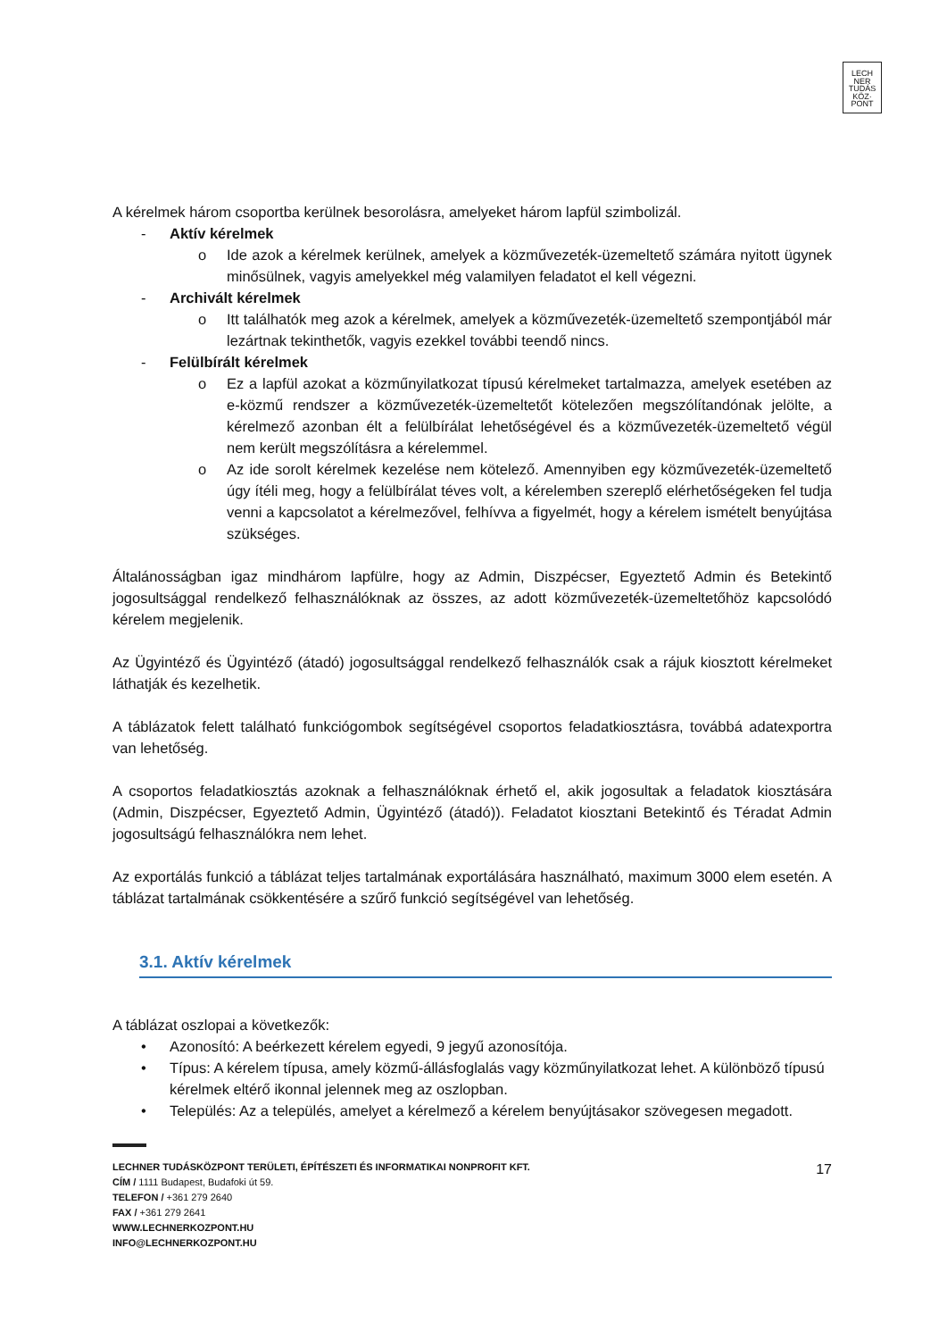LECH
NER
TUDÁS
KÖZ·
PONT
A kérelmek három csoportba kerülnek besorolásra, amelyeket három lapfül szimbolizál.
- Aktív kérelmek
o Ide azok a kérelmek kerülnek, amelyek a közművezeték-üzemeltető számára nyitott ügynek minősülnek, vagyis amelyekkel még valamilyen feladatot el kell végezni.
- Archivált kérelmek
o Itt találhatók meg azok a kérelmek, amelyek a közművezeték-üzemeltető szempontjából már lezártnak tekinthetők, vagyis ezekkel további teendő nincs.
- Felülbírált kérelmek
o Ez a lapfül azokat a közműnyilatkozat típusú kérelmeket tartalmazza, amelyek esetében az e-közmű rendszer a közművezeték-üzemeltetőt kötelezően megszólítandónak jelölte, a kérelmező azonban élt a felülbírálat lehetőségével és a közművezeték-üzemeltető végül nem került megszólításra a kérelemmel.
o Az ide sorolt kérelmek kezelése nem kötelező. Amennyiben egy közművezeték-üzemeltető úgy ítéli meg, hogy a felülbírálat téves volt, a kérelemben szereplő elérhetőségeken fel tudja venni a kapcsolatot a kérelmezővel, felhívva a figyelmét, hogy a kérelem ismételt benyújtása szükséges.
Általánosságban igaz mindhárom lapfülre, hogy az Admin, Diszpécser, Egyeztető Admin és Betekintő jogosultsággal rendelkező felhasználóknak az összes, az adott közművezeték-üzemeltetőhöz kapcsolódó kérelem megjelenik.
Az Ügyintéző és Ügyintéző (átadó) jogosultsággal rendelkező felhasználók csak a rájuk kiosztott kérelmeket láthatják és kezelhetik.
A táblázatok felett található funkciógombok segítségével csoportos feladatkiosztásra, továbbá adatexportra van lehetőség.
A csoportos feladatkiosztás azoknak a felhasználóknak érhető el, akik jogosultak a feladatok kiosztására (Admin, Diszpécser, Egyeztető Admin, Ügyintéző (átadó)). Feladatot kiosztani Betekintő és Téradat Admin jogosultságú felhasználókra nem lehet.
Az exportálás funkció a táblázat teljes tartalmának exportálására használható, maximum 3000 elem esetén. A táblázat tartalmának csökkentésére a szűrő funkció segítségével van lehetőség.
3.1. Aktív kérelmek
A táblázat oszlopai a következők:
• Azonosító: A beérkezett kérelem egyedi, 9 jegyű azonosítója.
• Típus: A kérelem típusa, amely közmű-állásfoglalás vagy közműnyilatkozat lehet. A különböző típusú kérelmek eltérő ikonnal jelennek meg az oszlopban.
• Település: Az a település, amelyet a kérelmező a kérelem benyújtásakor szövegesen megadott.
17
LECHNER TUDÁSKÖZPONT TERÜLETI, ÉPÍTÉSZETI ÉS INFORMATIKAI NONPROFIT KFT.
CÍM / 1111 Budapest, Budafoki út 59.
TELEFON / +361 279 2640
FAX / +361 279 2641
WWW.LECHNERKOZPONT.HU
INFO@LECHNERKOZPONT.HU